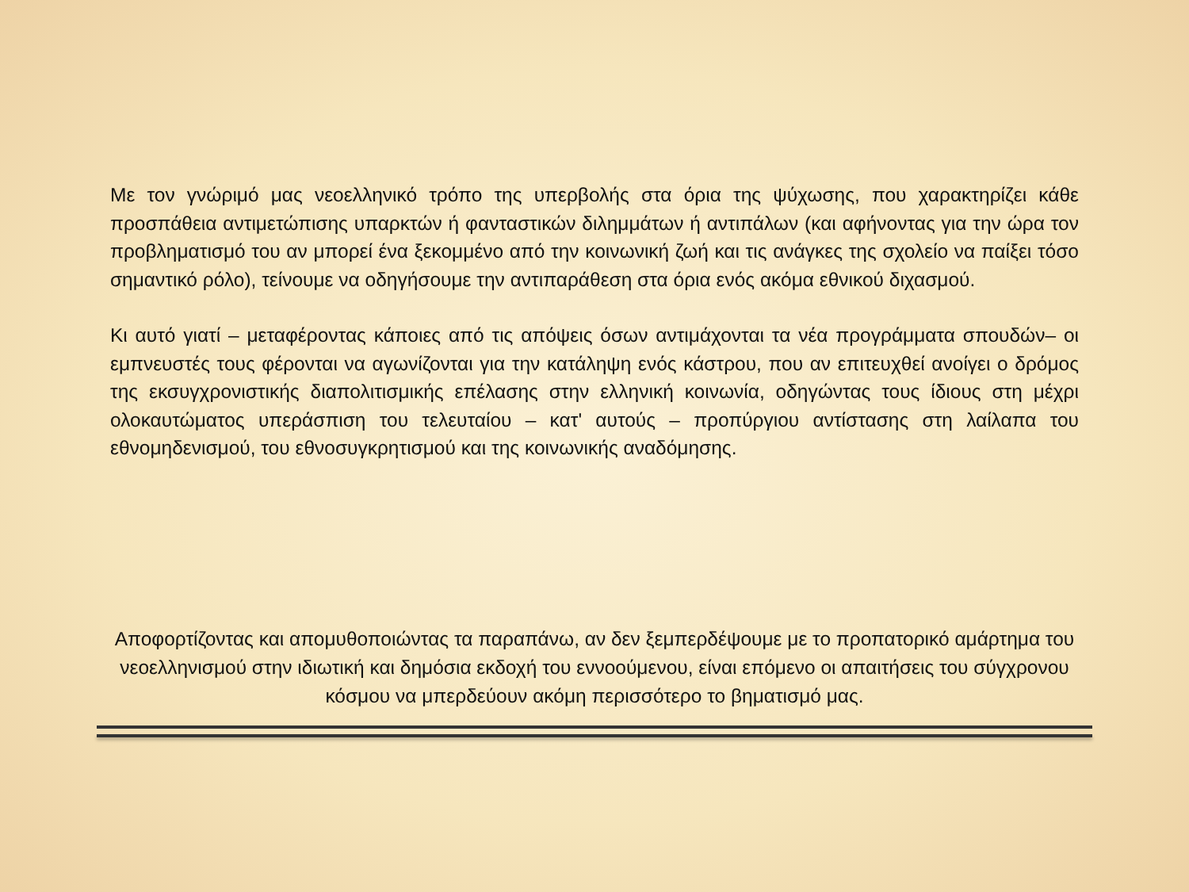Με τον γνώριμό μας νεοελληνικό τρόπο της υπερβολής στα όρια της ψύχωσης, που χαρακτηρίζει κάθε προσπάθεια αντιμετώπισης υπαρκτών ή φανταστικών διλημμάτων ή αντιπάλων (και αφήνοντας για την ώρα τον προβληματισμό του αν μπορεί ένα ξεκομμένο από την κοινωνική ζωή και τις ανάγκες της σχολείο να παίξει τόσο σημαντικό ρόλο), τείνουμε να οδηγήσουμε την αντιπαράθεση στα όρια ενός ακόμα εθνικού διχασμού.
Κι αυτό γιατί – μεταφέροντας κάποιες από τις απόψεις όσων αντιμάχονται τα νέα προγράμματα σπουδών– οι εμπνευστές τους φέρονται να αγωνίζονται για την κατάληψη ενός κάστρου, που αν επιτευχθεί ανοίγει ο δρόμος της εκσυγχρονιστικής διαπολιτισμικής επέλασης στην ελληνική κοινωνία, οδηγώντας τους ίδιους στη μέχρι ολοκαυτώματος υπεράσπιση του τελευταίου – κατ' αυτούς – προπύργιου αντίστασης στη λαίλαπα του εθνομηδενισμού, του εθνοσυγκρητισμού και της κοινωνικής αναδόμησης.
Αποφορτίζοντας και απομυθοποιώντας τα παραπάνω, αν δεν ξεμπερδέψουμε με το προπατορικό αμάρτημα του νεοελληνισμού στην ιδιωτική και δημόσια εκδοχή του εννοούμενου, είναι επόμενο οι απαιτήσεις του σύγχρονου κόσμου να μπερδεύουν ακόμη περισσότερο το βηματισμό μας.